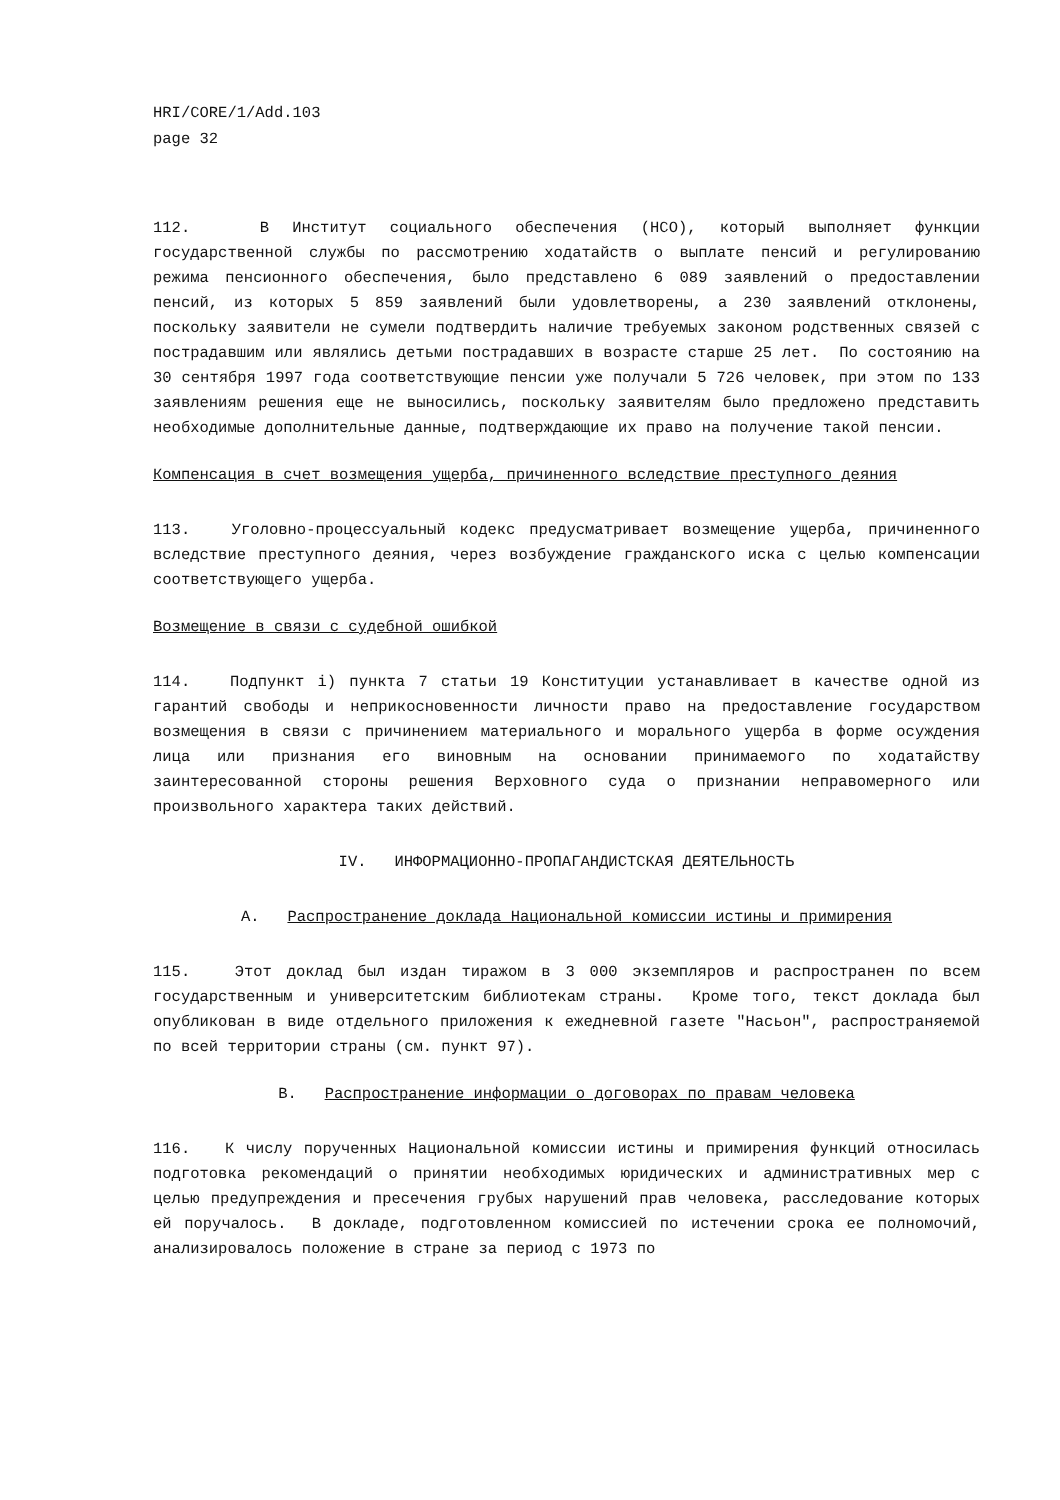HRI/CORE/1/Add.103
page 32
112. В Институт социального обеспечения (НСО), который выполняет функции государственной службы по рассмотрению ходатайств о выплате пенсий и регулированию режима пенсионного обеспечения, было представлено 6 089 заявлений о предоставлении пенсий, из которых 5 859 заявлений были удовлетворены, а 230 заявлений отклонены, поскольку заявители не сумели подтвердить наличие требуемых законом родственных связей с пострадавшим или являлись детьми пострадавших в возрасте старше 25 лет. По состоянию на 30 сентября 1997 года соответствующие пенсии уже получали 5 726 человек, при этом по 133 заявлениям решения еще не выносились, поскольку заявителям было предложено представить необходимые дополнительные данные, подтверждающие их право на получение такой пенсии.
Компенсация в счет возмещения ущерба, причиненного вследствие преступного деяния
113. Уголовно-процессуальный кодекс предусматривает возмещение ущерба, причиненного вследствие преступного деяния, через возбуждение гражданского иска с целью компенсации соответствующего ущерба.
Возмещение в связи с судебной ошибкой
114. Подпункт i) пункта 7 статьи 19 Конституции устанавливает в качестве одной из гарантий свободы и неприкосновенности личности право на предоставление государством возмещения в связи с причинением материального и морального ущерба в форме осуждения лица или признания его виновным на основании принимаемого по ходатайству заинтересованной стороны решения Верховного суда о признании неправомерного или произвольного характера таких действий.
IV. ИНФОРМАЦИОННО-ПРОПАГАНДИСТСКАЯ ДЕЯТЕЛЬНОСТЬ
A. Распространение доклада Национальной комиссии истины и примирения
115. Этот доклад был издан тиражом в 3 000 экземпляров и распространен по всем государственным и университетским библиотекам страны. Кроме того, текст доклада был опубликован в виде отдельного приложения к ежедневной газете "Насьон", распространяемой по всей территории страны (см. пункт 97).
B. Распространение информации о договорах по правам человека
116. К числу порученных Национальной комиссии истины и примирения функций относилась подготовка рекомендаций о принятии необходимых юридических и административных мер с целью предупреждения и пресечения грубых нарушений прав человека, расследование которых ей поручалось. В докладе, подготовленном комиссией по истечении срока ее полномочий, анализировалось положение в стране за период с 1973 по